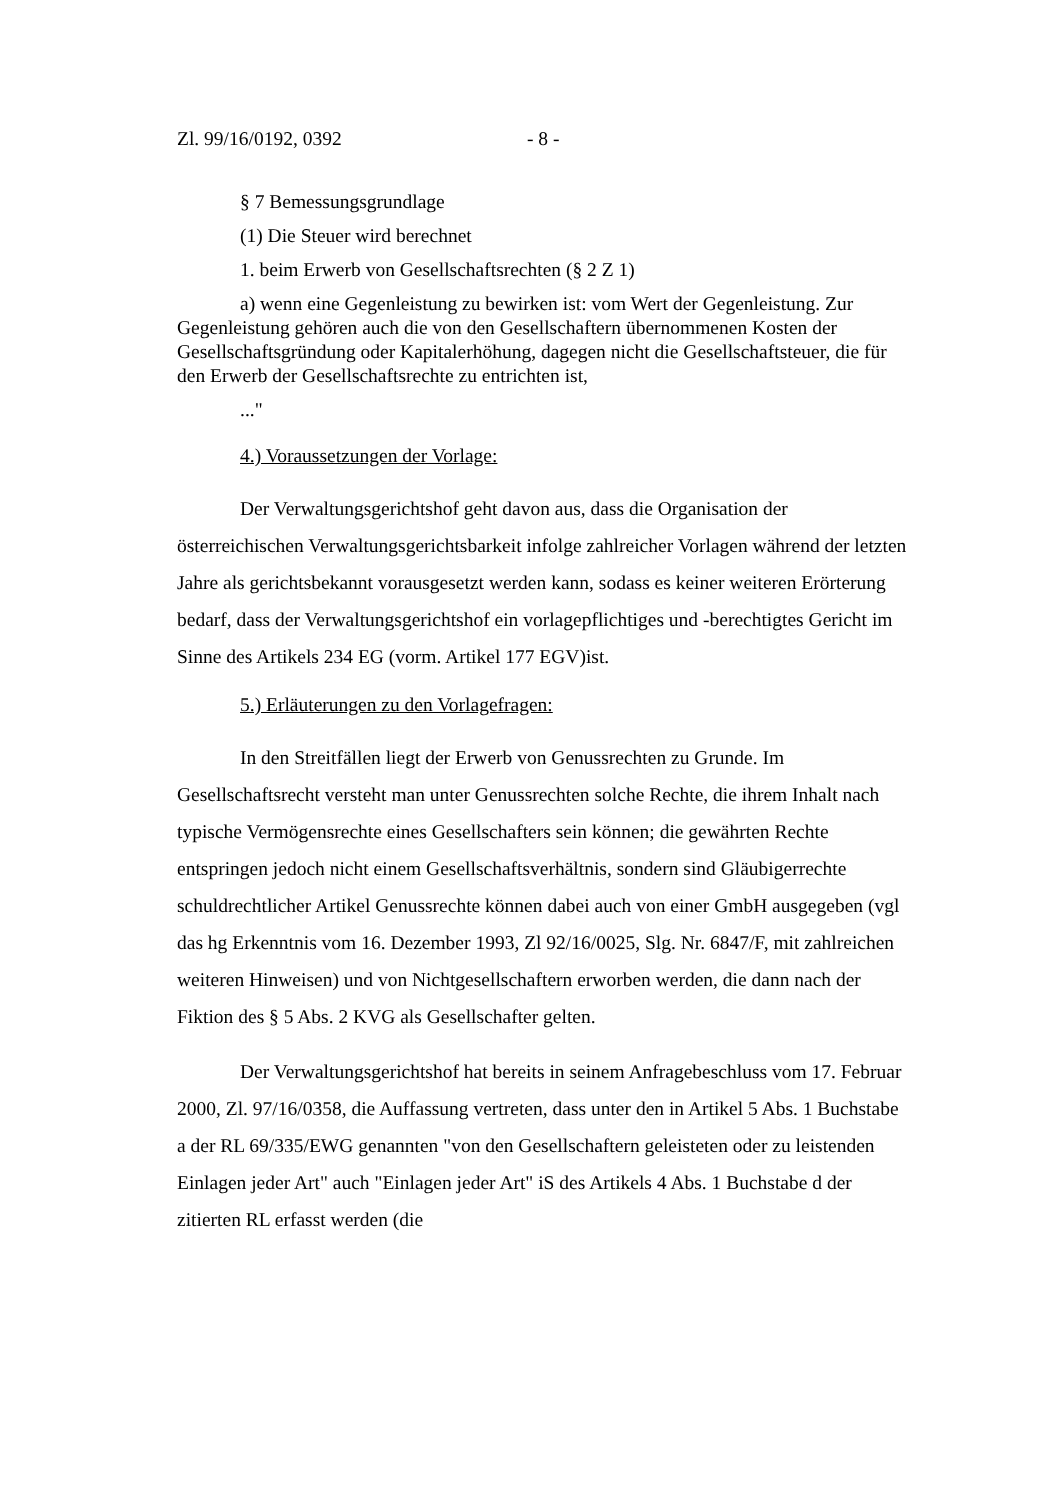Zl. 99/16/0192, 0392 - 8 -
§ 7 Bemessungsgrundlage
(1) Die Steuer wird berechnet
1. beim Erwerb von Gesellschaftsrechten (§ 2 Z 1)
a) wenn eine Gegenleistung zu bewirken ist: vom Wert der Gegenleistung. Zur Gegenleistung gehören auch die von den Gesellschaftern übernommenen Kosten der Gesellschaftsgründung oder Kapitalerhöhung, dagegen nicht die Gesellschaftsteuer, die für den Erwerb der Gesellschaftsrechte zu entrichten ist,
..."
4.) Voraussetzungen der Vorlage:
Der Verwaltungsgerichtshof geht davon aus, dass die Organisation der österreichischen Verwaltungsgerichtsbarkeit infolge zahlreicher Vorlagen während der letzten Jahre als gerichtsbekannt vorausgesetzt werden kann, sodass es keiner weiteren Erörterung bedarf, dass der Verwaltungsgerichtshof ein vorlagepflichtiges und -berechtigtes Gericht im Sinne des Artikels 234 EG (vorm. Artikel 177 EGV)ist.
5.) Erläuterungen zu den Vorlagefragen:
In den Streitfällen liegt der Erwerb von Genussrechten zu Grunde. Im Gesellschaftsrecht versteht man unter Genussrechten solche Rechte, die ihrem Inhalt nach typische Vermögensrechte eines Gesellschafters sein können; die gewährten Rechte entspringen jedoch nicht einem Gesellschaftsverhältnis, sondern sind Gläubigerrechte schuldrechtlicher Artikel Genussrechte können dabei auch von einer GmbH ausgegeben (vgl das hg Erkenntnis vom 16. Dezember 1993, Zl 92/16/0025, Slg. Nr. 6847/F, mit zahlreichen weiteren Hinweisen) und von Nichtgesellschaftern erworben werden, die dann nach der Fiktion des § 5 Abs. 2 KVG als Gesellschafter gelten.
Der Verwaltungsgerichtshof hat bereits in seinem Anfragebeschluss vom 17. Februar 2000, Zl. 97/16/0358, die Auffassung vertreten, dass unter den in Artikel 5 Abs. 1 Buchstabe a der RL 69/335/EWG genannten "von den Gesellschaftern geleisteten oder zu leistenden Einlagen jeder Art" auch "Einlagen jeder Art" iS des Artikels 4 Abs. 1 Buchstabe d der zitierten RL erfasst werden (die